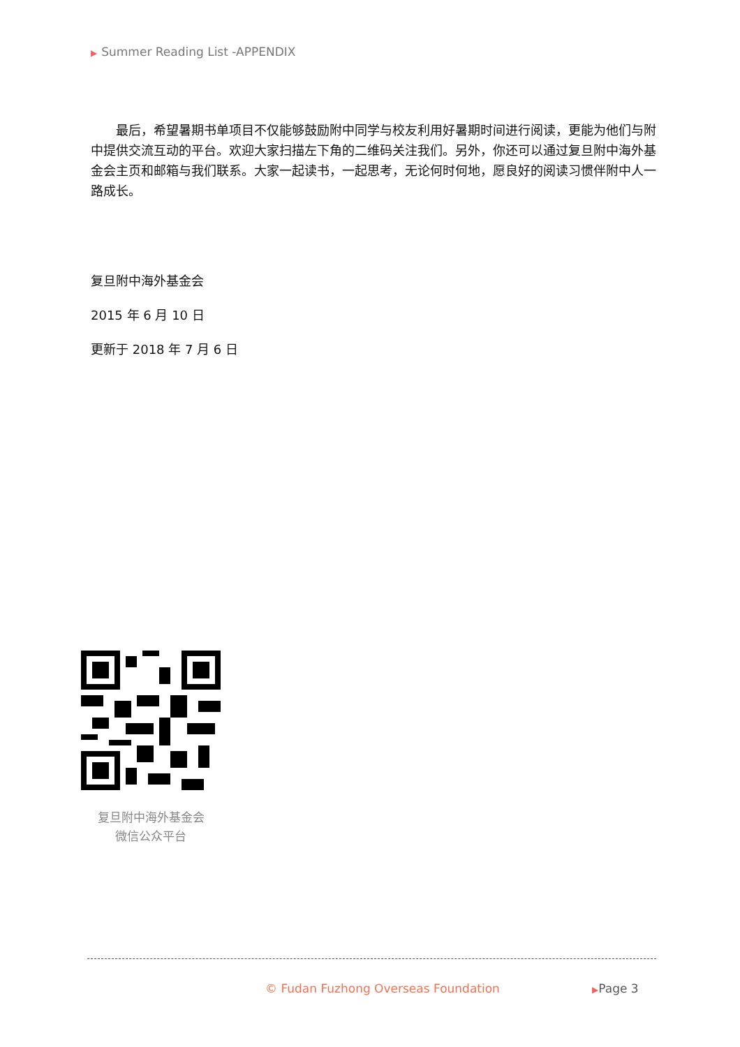▶ Summer Reading List -APPENDIX
　　最后，希望暑期书单项目不仅能够鼓励附中同学与校友利用好暑期时间进行阅读，更能为他们与附中提供交流互动的平台。欢迎大家扫描左下角的二维码关注我们。另外，你还可以通过复旦附中海外基金会主页和邮箱与我们联系。大家一起读书，一起思考，无论何时何地，愿良好的阅读习惯伴附中人一路成长。
复旦附中海外基金会
2015 年 6 月 10 日
更新于 2018 年 7 月 6 日
复旦附中海外基金会
微信公众平台
© Fudan Fuzhong Overseas Foundation
▶Page 3